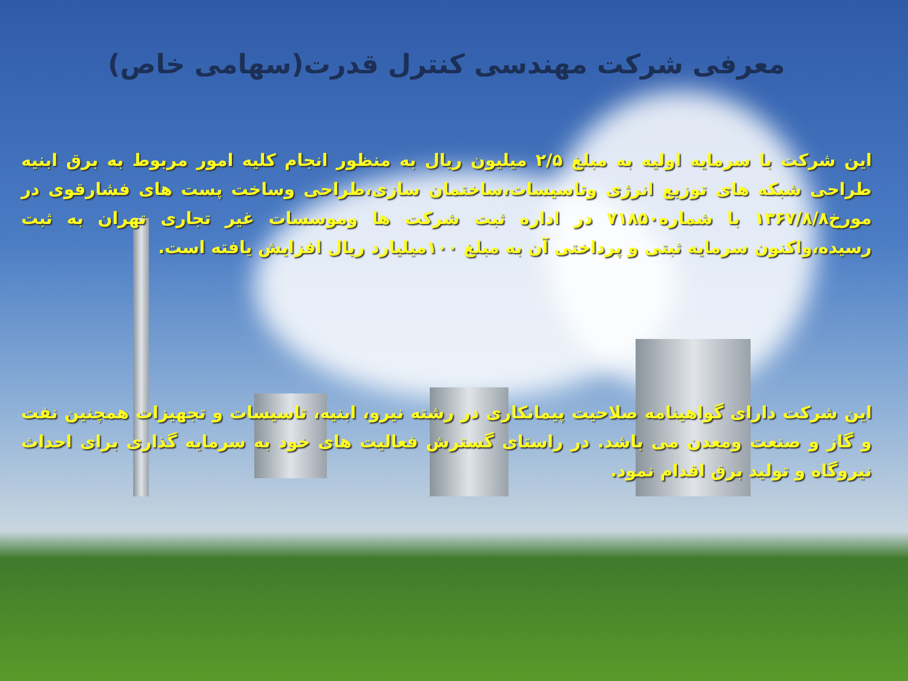معرفی شرکت مهندسی کنترل قدرت(سهامی خاص)
این شرکت با سرمایه اولیه به مبلغ ۲/۵ میلیون ریال به منظور انجام کلیه امور مربوط به برق ابنیه طراحی شبکه های توزیع انرژی وتاسیسات،ساختمان سازی،طراحی وساخت پست های فشارقوی در مورخ۱۳۶۷/۸/۸ با شماره۷۱۸۵۰ در اداره ثبت شرکت ها وموسسات غیر تجاری تهران به ثبت رسیده،واکنون سرمایه ثبتی و پرداختی آن به مبلغ ۱۰۰میلیارد ریال افزایش یافته است.
این شرکت دارای گواهینامه صلاحیت پیمانکاری در رشته نیرو، ابنیه، تاسیسات و تجهیزات همچنین نفت و گاز و صنعت ومعدن می باشد. در راستای گسترش فعالیت های خود به سرمایه گذاری برای احداث نیروگاه و تولید برق اقدام نمود.